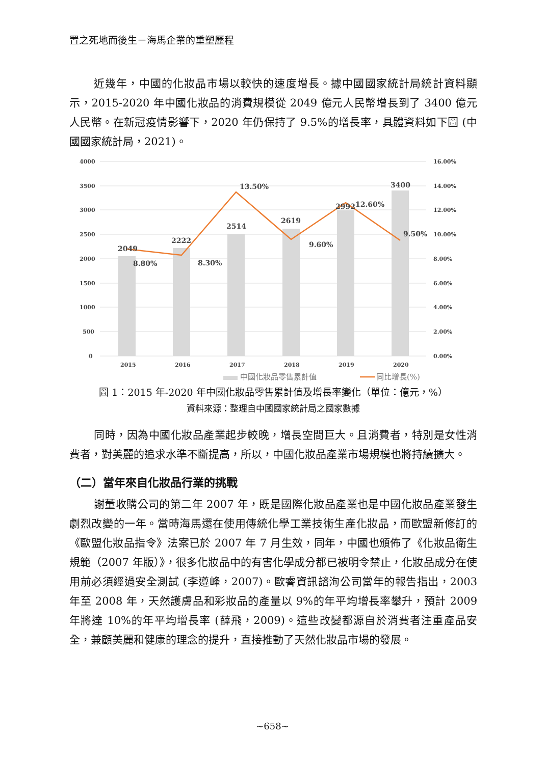置之死地而後生－海馬企業的重塑歷程
近幾年，中國的化妝品市場以較快的速度增長。據中國國家統計局統計資料顯示，2015-2020 年中國化妝品的消費規模從 2049 億元人民幣增長到了 3400 億元人民幣。在新冠疫情影響下，2020 年仍保持了 9.5%的增長率，具體資料如下圖 (中國國家統計局，2021)。
4000
3500
3000
2500
2000
1500
1000
500
0
16.00%
14.00%
12.00%
10.00%
8.00%
6.00%
4.00%
2.00%
0.00%
2049
2222
2514
2619
2992
3400
8.80%
8.30%
13.50%
9.60%
12.60%
9.50%
2015
2016
2017
2018
2019
2020
中國化妝品零售累計值
同比增長(%)
圖 1：2015 年-2020 年中國化妝品零售累計值及增長率變化（單位：億元，%）
資料來源：整理自中國國家統計局之國家數據
同時，因為中國化妝品產業起步較晚，增長空間巨大。且消費者，特別是女性消費者，對美麗的追求水準不斷提高，所以，中國化妝品產業市場規模也將持續擴大。
（二）當年來自化妝品行業的挑戰
謝董收購公司的第二年 2007 年，既是國際化妝品產業也是中國化妝品產業發生劇烈改變的一年。當時海馬還在使用傳統化學工業技術生產化妝品，而歐盟新修訂的《歐盟化妝品指令》法案已於 2007 年 7 月生效，同年，中國也頒佈了《化妝品衛生規範（2007 年版）》，很多化妝品中的有害化學成分都已被明令禁止，化妝品成分在使用前必須經過安全測試 (李遵峰，2007)。歐睿資訊諮洵公司當年的報告指出，2003 年至 2008 年，天然護膚品和彩妝品的產量以 9%的年平均增長率攀升，預計 2009 年將達 10%的年平均增長率 (薛飛，2009)。這些改變都源自於消費者注重產品安全，兼顧美麗和健康的理念的提升，直接推動了天然化妝品市場的發展。
~658~